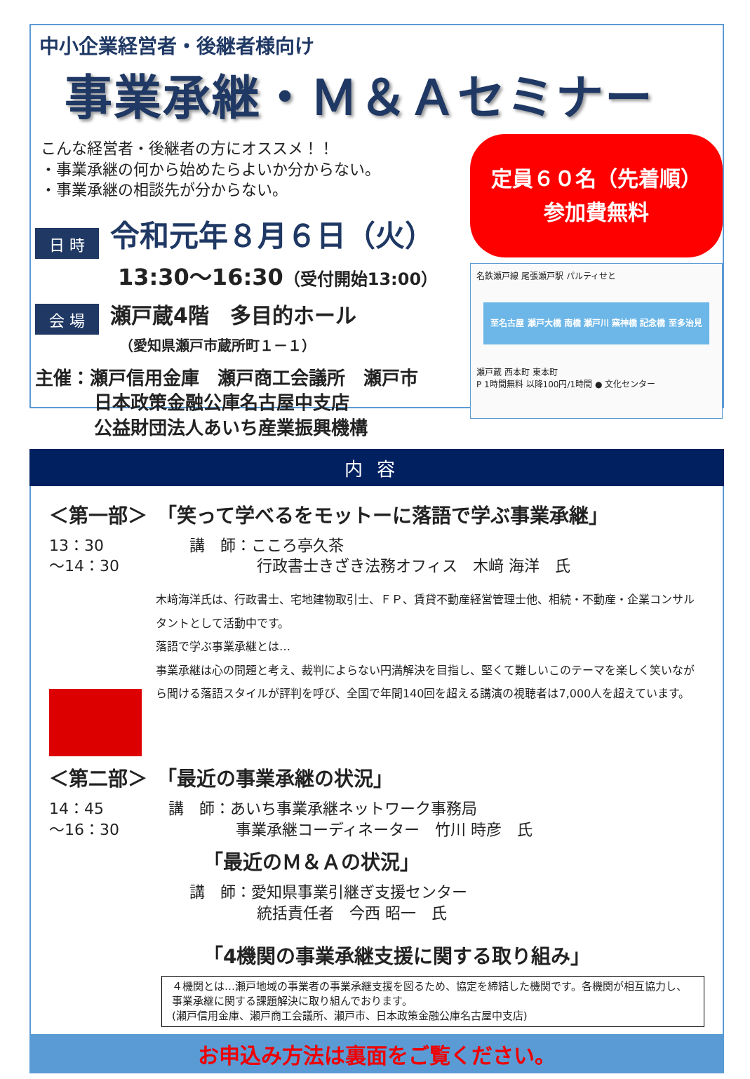中小企業経営者・後継者様向け
事業承継・Ｍ＆Ａセミナー
こんな経営者・後継者の方にオススメ！！
・事業承継の何から始めたらよいか分からない。
・事業承継の相談先が分からない。
日 時 令和元年８月６日（火）
13:30～16:30（受付開始13:00）
会 場 瀬戸蔵4階　多目的ホール
（愛知県瀬戸市蔵所町１－１）
主催：瀬戸信用金庫　瀬戸商工会議所　瀬戸市
日本政策金融公庫名古屋中支店
公益財団法人あいち産業振興機構
定員６０名（先着順）
参加費無料
名鉄瀬戸線 尾張瀬戸駅 パルティせと
至名古屋 瀬戸大橋 南橋 瀬戸川 窯神橋 記念橋 至多治見
瀬戸蔵 西本町 東本町
P 1時間無料 以降100円/1時間 ● 文化センター
内容
＜第一部＞　「笑って学べるをモットーに落語で学ぶ事業承継」
13：30
～14：30
講　師：こころ亭久茶
行政書士きざき法務オフィス　木﨑 海洋　氏
木﨑海洋氏は、行政書士、宅地建物取引士、ＦＰ、賃貸不動産経営管理士他、相続・不動産・企業コンサルタントとして活動中です。
落語で学ぶ事業承継とは…
事業承継は心の問題と考え、裁判によらない円満解決を目指し、堅くて難しいこのテーマを楽しく笑いながら聞ける落語スタイルが評判を呼び、全国で年間140回を超える講演の視聴者は7,000人を超えています。
＜第二部＞　「最近の事業承継の状況」
14：45
～16：30
講　師：あいち事業承継ネットワーク事務局
事業承継コーディネーター　竹川 時彦　氏
「最近のＭ＆Ａの状況」
講　師：愛知県事業引継ぎ支援センター
統括責任者　今西 昭一　氏
「4機関の事業承継支援に関する取り組み」
４機関とは…瀬戸地域の事業者の事業承継支援を図るため、協定を締結した機関です。各機関が相互協力し、事業承継に関する課題解決に取り組んでおります。
(瀬戸信用金庫、瀬戸商工会議所、瀬戸市、日本政策金融公庫名古屋中支店)
お申込み方法は裏面をご覧ください。